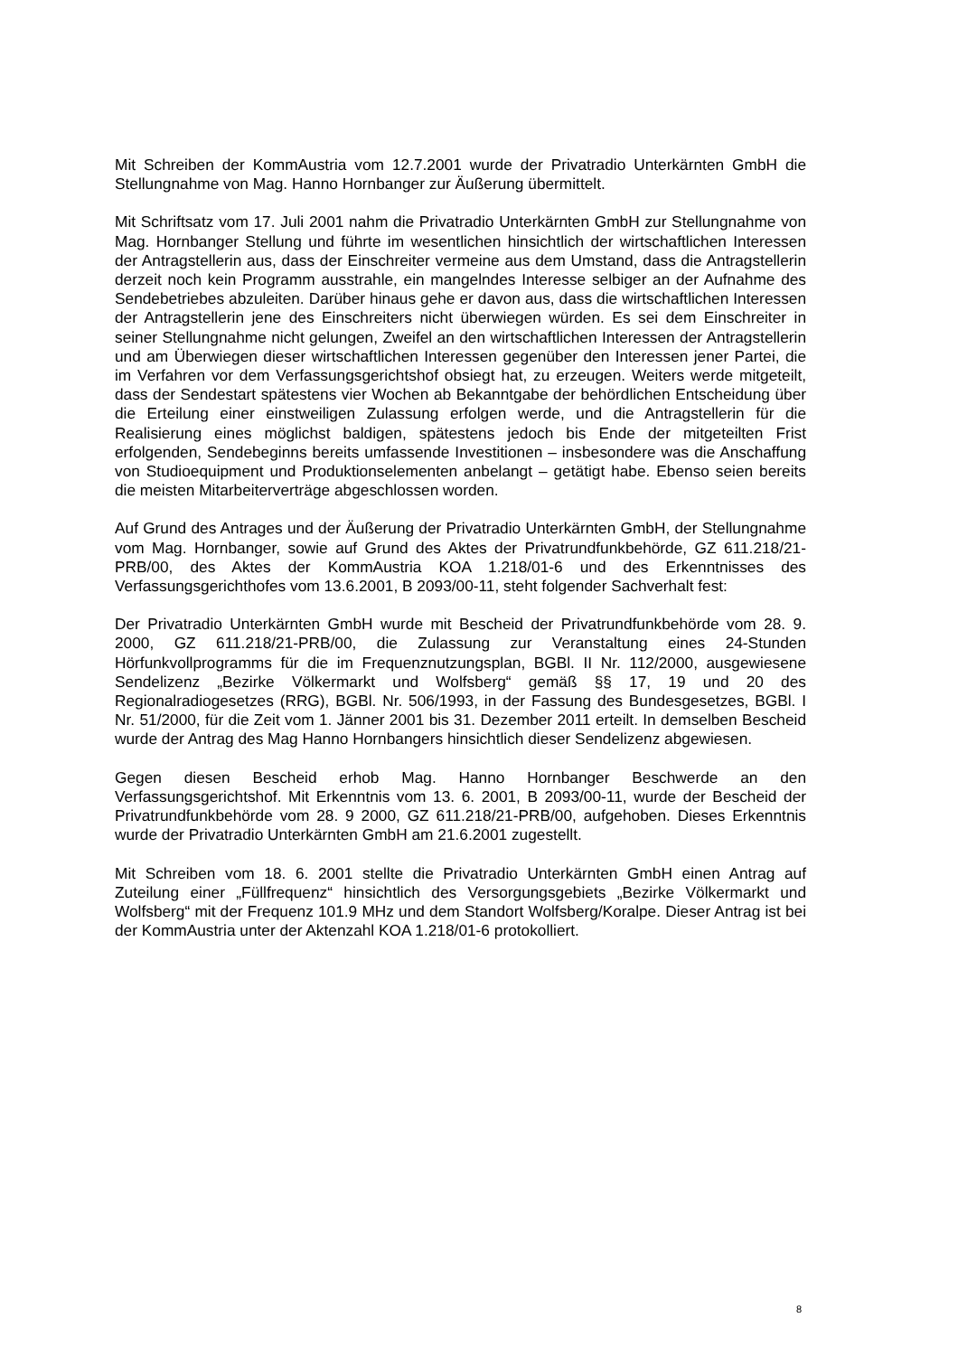Mit Schreiben der KommAustria vom 12.7.2001 wurde der Privatradio Unterkärnten GmbH die Stellungnahme von Mag. Hanno Hornbanger zur Äußerung übermittelt.
Mit Schriftsatz vom 17. Juli 2001 nahm die Privatradio Unterkärnten GmbH zur Stellungnahme von Mag. Hornbanger Stellung und führte im wesentlichen hinsichtlich der wirtschaftlichen Interessen der Antragstellerin aus, dass der Einschreiter vermeine aus dem Umstand, dass die Antragstellerin derzeit noch kein Programm ausstrahle, ein mangelndes Interesse selbiger an der Aufnahme des Sendebetriebes abzuleiten. Darüber hinaus gehe er davon aus, dass die wirtschaftlichen Interessen der Antragstellerin jene des Einschreiters nicht überwiegen würden. Es sei dem Einschreiter in seiner Stellungnahme nicht gelungen, Zweifel an den wirtschaftlichen Interessen der Antragstellerin und am Überwiegen dieser wirtschaftlichen Interessen gegenüber den Interessen jener Partei, die im Verfahren vor dem Verfassungsgerichtshof obsiegt hat, zu erzeugen. Weiters werde mitgeteilt, dass der Sendestart spätestens vier Wochen ab Bekanntgabe der behördlichen Entscheidung über die Erteilung einer einstweiligen Zulassung erfolgen werde, und die Antragstellerin für die Realisierung eines möglichst baldigen, spätestens jedoch bis Ende der mitgeteilten Frist erfolgenden, Sendebeginns bereits umfassende Investitionen – insbesondere was die Anschaffung von Studioequipment und Produktionselementen anbelangt – getätigt habe. Ebenso seien bereits die meisten Mitarbeiterverträge abgeschlossen worden.
Auf Grund des Antrages und der Äußerung der Privatradio Unterkärnten GmbH, der Stellungnahme vom Mag. Hornbanger, sowie auf Grund des Aktes der Privatrundfunkbehörde, GZ 611.218/21-PRB/00, des Aktes der KommAustria KOA 1.218/01-6 und des Erkenntnisses des Verfassungsgerichthofes vom 13.6.2001, B 2093/00-11, steht folgender Sachverhalt fest:
Der Privatradio Unterkärnten GmbH wurde mit Bescheid der Privatrundfunkbehörde vom 28. 9. 2000, GZ 611.218/21-PRB/00, die Zulassung zur Veranstaltung eines 24-Stunden Hörfunkvollprogramms für die im Frequenznutzungsplan, BGBl. II Nr. 112/2000, ausgewiesene Sendelizenz „Bezirke Völkermarkt und Wolfsberg“ gemäß §§ 17, 19 und 20 des Regionalradiogesetzes (RRG), BGBl. Nr. 506/1993, in der Fassung des Bundesgesetzes, BGBl. I Nr. 51/2000, für die Zeit vom 1. Jänner 2001 bis 31. Dezember 2011 erteilt. In demselben Bescheid wurde der Antrag des Mag Hanno Hornbangers hinsichtlich dieser Sendelizenz abgewiesen.
Gegen diesen Bescheid erhob Mag. Hanno Hornbanger Beschwerde an den Verfassungsgerichtshof. Mit Erkenntnis vom 13. 6. 2001, B 2093/00-11, wurde der Bescheid der Privatrundfunkbehörde vom 28. 9 2000, GZ 611.218/21-PRB/00, aufgehoben. Dieses Erkenntnis wurde der Privatradio Unterkärnten GmbH am 21.6.2001 zugestellt.
Mit Schreiben vom 18. 6. 2001 stellte die Privatradio Unterkärnten GmbH einen Antrag auf Zuteilung einer „Füllfrequenz“ hinsichtlich des Versorgungsgebiets „Bezirke Völkermarkt und Wolfsberg“ mit der Frequenz 101.9 MHz und dem Standort Wolfsberg/Koralpe. Dieser Antrag ist bei der KommAustria unter der Aktenzahl KOA 1.218/01-6 protokolliert.
8